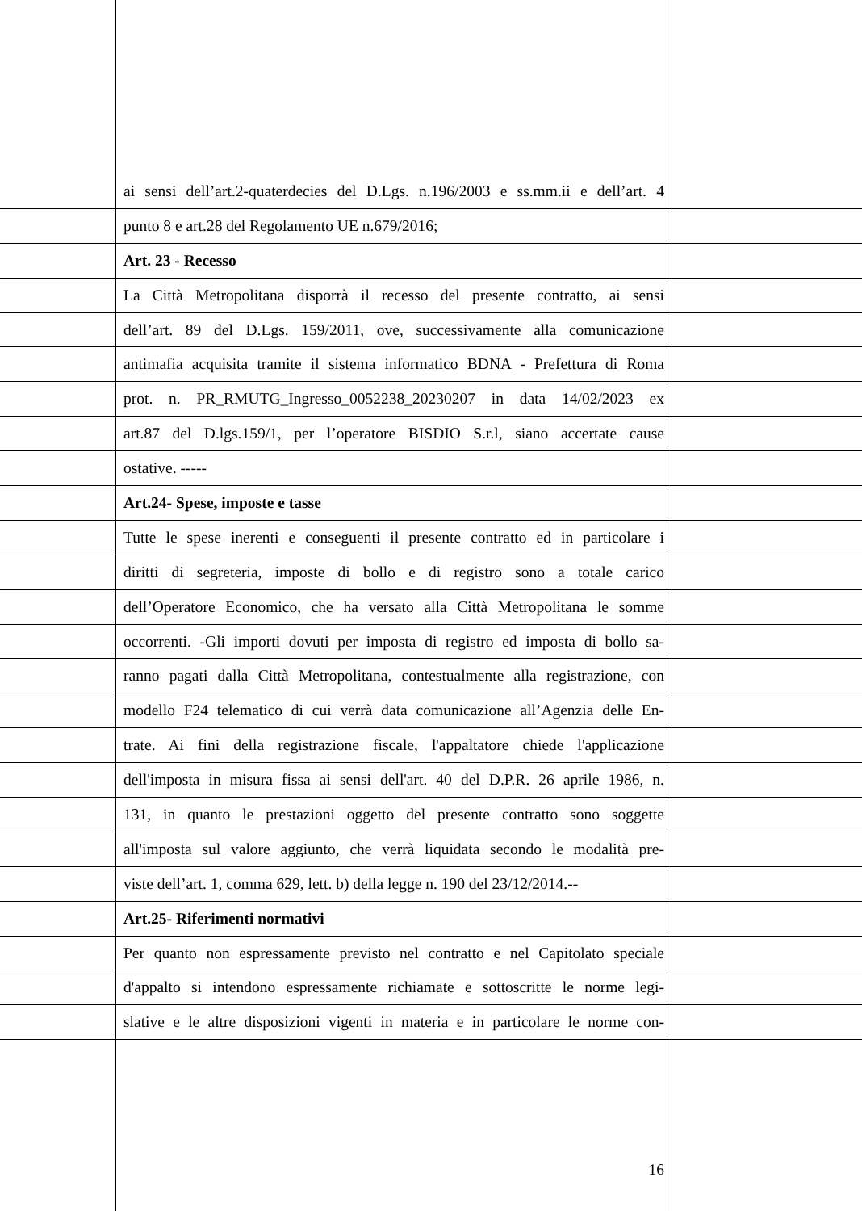ai sensi dell’art.2-quaterdecies del D.Lgs. n.196/2003 e ss.mm.ii e dell’art. 4
punto 8 e art.28 del Regolamento UE n.679/2016;
Art. 23 - Recesso
La Città Metropolitana disporrà il recesso del presente contratto, ai sensi
dell’art. 89 del D.Lgs. 159/2011, ove, successivamente alla comunicazione
antimafia acquisita tramite il sistema informatico BDNA - Prefettura di Roma
prot. n. PR_RMUTG_Ingresso_0052238_20230207 in data 14/02/2023 ex
art.87 del D.lgs.159/1, per l’operatore BISDIO S.r.l, siano accertate cause
ostative. -----
Art.24- Spese, imposte e tasse
Tutte le spese inerenti e conseguenti il presente contratto ed in particolare i
diritti di segreteria, imposte di bollo e di registro sono a totale carico
dell’Operatore Economico, che ha versato alla Città Metropolitana le somme
occorrenti. -Gli importi dovuti per imposta di registro ed imposta di bollo sa-
ranno pagati dalla Città Metropolitana, contestualmente alla registrazione, con
modello F24 telematico di cui verrà data comunicazione all’Agenzia delle En-
trate. Ai fini della registrazione fiscale, l'appaltatore chiede l'applicazione
dell'imposta in misura fissa ai sensi dell'art. 40 del D.P.R. 26 aprile 1986, n.
131, in quanto le prestazioni oggetto del presente contratto sono soggette
all'imposta sul valore aggiunto, che verrà liquidata secondo le modalità pre-
viste dell’art. 1, comma 629, lett. b) della legge n. 190 del 23/12/2014.--
Art.25- Riferimenti normativi
Per quanto non espressamente previsto nel contratto e nel Capitolato speciale
d'appalto si intendono espressamente richiamate e sottoscritte le norme legi-
slative e le altre disposizioni vigenti in materia e in particolare le norme con-
16